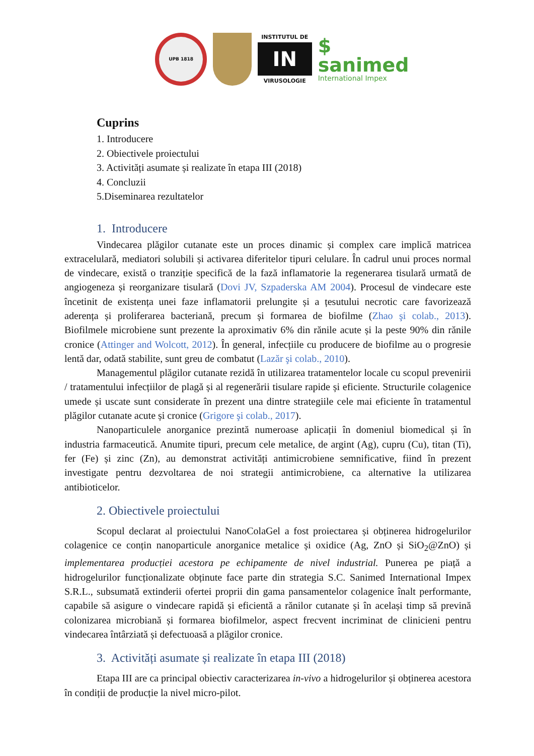UPB 1818
INSTITUTUL DE
IN
VIRUSOLOGIE
$ sanimed
International Impex
Cuprins
1. Introducere
2. Obiectivele proiectului
3. Activități asumate și realizate în etapa III (2018)
4. Concluzii
5.Diseminarea rezultatelor
1. Introducere
Vindecarea plăgilor cutanate este un proces dinamic și complex care implică matricea extracelulară, mediatori solubili și activarea diferitelor tipuri celulare. În cadrul unui proces normal de vindecare, există o tranziție specifică de la fază inflamatorie la regenerarea tisulară urmată de angiogeneza și reorganizare tisulară (Dovi JV, Szpaderska AM 2004). Procesul de vindecare este încetinit de existența unei faze inflamatorii prelungite și a țesutului necrotic care favorizează aderența și proliferarea bacteriană, precum și formarea de biofilme (Zhao şi colab., 2013). Biofilmele microbiene sunt prezente la aproximativ 6% din rănile acute și la peste 90% din rănile cronice (Attinger and Wolcott, 2012). În general, infecțiile cu producere de biofilme au o progresie lentă dar, odată stabilite, sunt greu de combatut (Lazăr şi colab., 2010).
Managementul plăgilor cutanate rezidă în utilizarea tratamentelor locale cu scopul prevenirii / tratamentului infecțiilor de plagă și al regenerării tisulare rapide și eficiente. Structurile colagenice umede și uscate sunt considerate în prezent una dintre strategiile cele mai eficiente în tratamentul plăgilor cutanate acute și cronice (Grigore şi colab., 2017).
Nanoparticulele anorganice prezintă numeroase aplicații în domeniul biomedical și în industria farmaceutică. Anumite tipuri, precum cele metalice, de argint (Ag), cupru (Cu), titan (Ti), fer (Fe) și zinc (Zn), au demonstrat activități antimicrobiene semnificative, fiind în prezent investigate pentru dezvoltarea de noi strategii antimicrobiene, ca alternative la utilizarea antibioticelor.
2. Obiectivele proiectului
Scopul declarat al proiectului NanoColaGel a fost proiectarea și obținerea hidrogelurilor colagenice ce conțin nanoparticule anorganice metalice și oxidice (Ag, ZnO și SiO<sub>2</sub>@ZnO) și implementarea producției acestora pe echipamente de nivel industrial. Punerea pe piață a hidrogelurilor funcționalizate obținute face parte din strategia S.C. Sanimed International Impex S.R.L., subsumată extinderii ofertei proprii din gama pansamentelor colagenice înalt performante, capabile să asigure o vindecare rapidă și eficientă a rănilor cutanate și în același timp să prevină colonizarea microbiană și formarea biofilmelor, aspect frecvent incriminat de clinicieni pentru vindecarea întârziată și defectuoasă a plăgilor cronice.
3. Activități asumate și realizate în etapa III (2018)
Etapa III are ca principal obiectiv caracterizarea in-vivo a hidrogelurilor și obținerea acestora în condiții de producție la nivel micro-pilot.